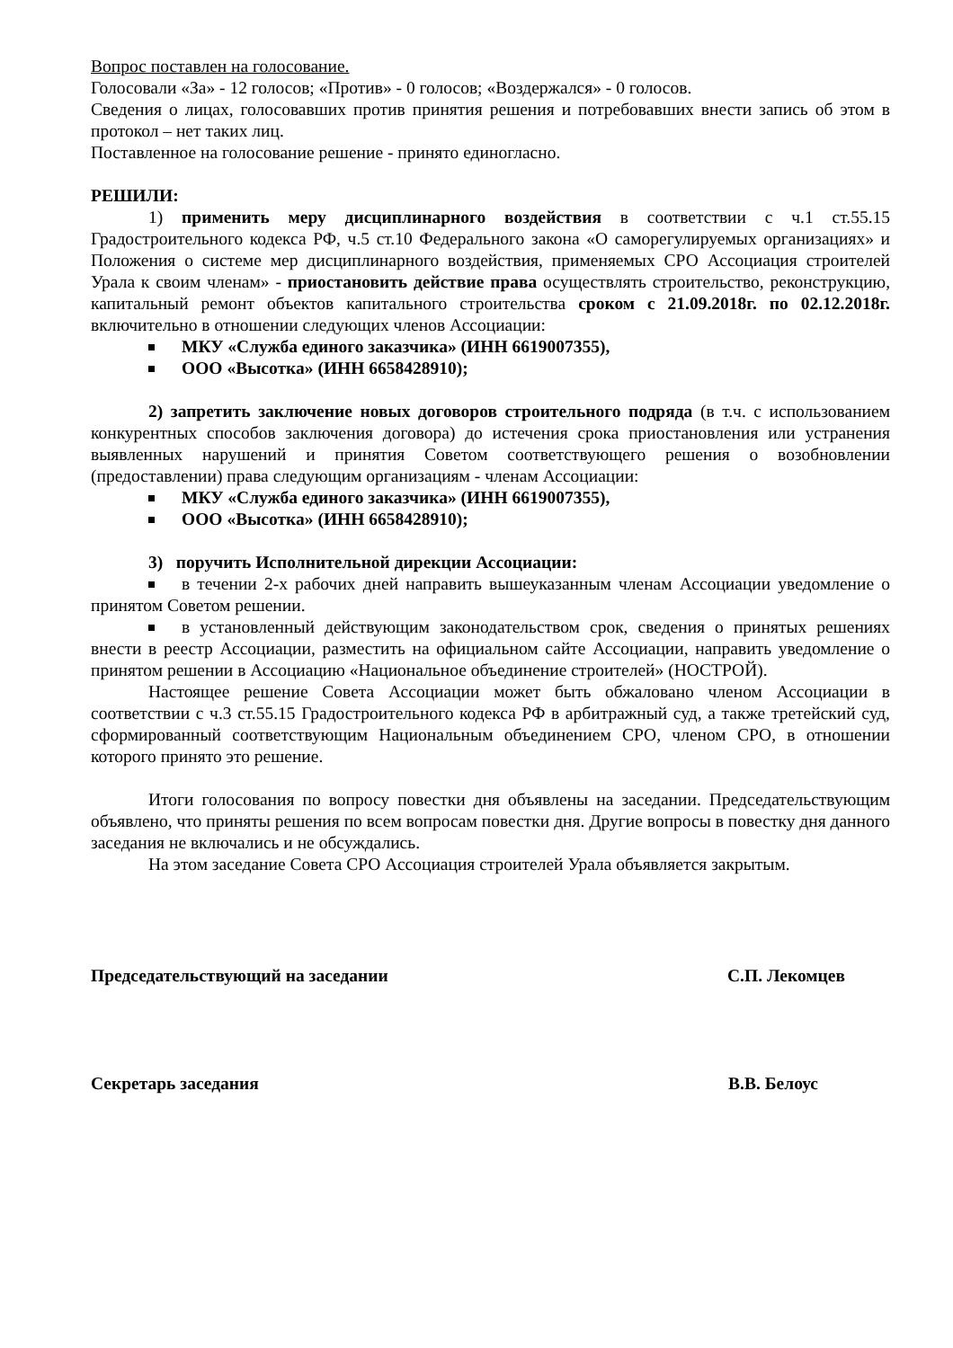Вопрос поставлен на голосование.
Голосовали «За» - 12 голосов; «Против» - 0 голосов; «Воздержался» - 0 голосов.
Сведения о лицах, голосовавших против принятия решения и потребовавших внести запись об этом в протокол – нет таких лиц.
Поставленное на голосование решение - принято единогласно.
РЕШИЛИ:
1) применить меру дисциплинарного воздействия в соответствии с ч.1 ст.55.15 Градостроительного кодекса РФ, ч.5 ст.10 Федерального закона «О саморегулируемых организациях» и Положения о системе мер дисциплинарного воздействия, применяемых СРО Ассоциация строителей Урала к своим членам» - приостановить действие права осуществлять строительство, реконструкцию, капитальный ремонт объектов капитального строительства сроком с 21.09.2018г. по 02.12.2018г. включительно в отношении следующих членов Ассоциации:
МКУ «Служба единого заказчика» (ИНН 6619007355),
ООО «Высотка» (ИНН 6658428910);
2) запретить заключение новых договоров строительного подряда (в т.ч. с использованием конкурентных способов заключения договора) до истечения срока приостановления или устранения выявленных нарушений и принятия Советом соответствующего решения о возобновлении (предоставлении) права следующим организациям - членам Ассоциации:
МКУ «Служба единого заказчика» (ИНН 6619007355),
ООО «Высотка» (ИНН 6658428910);
3) поручить Исполнительной дирекции Ассоциации:
в течении 2-х рабочих дней направить вышеуказанным членам Ассоциации уведомление о принятом Советом решении.
в установленный действующим законодательством срок, сведения о принятых решениях внести в реестр Ассоциации, разместить на официальном сайте Ассоциации, направить уведомление о принятом решении в Ассоциацию «Национальное объединение строителей» (НОСТРОЙ).
Настоящее решение Совета Ассоциации может быть обжаловано членом Ассоциации в соответствии с ч.3 ст.55.15 Градостроительного кодекса РФ в арбитражный суд, а также третейский суд, сформированный соответствующим Национальным объединением СРО, членом СРО, в отношении которого принято это решение.
Итоги голосования по вопросу повестки дня объявлены на заседании. Председательствующим объявлено, что приняты решения по всем вопросам повестки дня. Другие вопросы в повестку дня данного заседания не включались и не обсуждались.
На этом заседание Совета СРО Ассоциация строителей Урала объявляется закрытым.
Председательствующий на заседании С.П. Лекомцев
Секретарь заседания В.В. Белоус